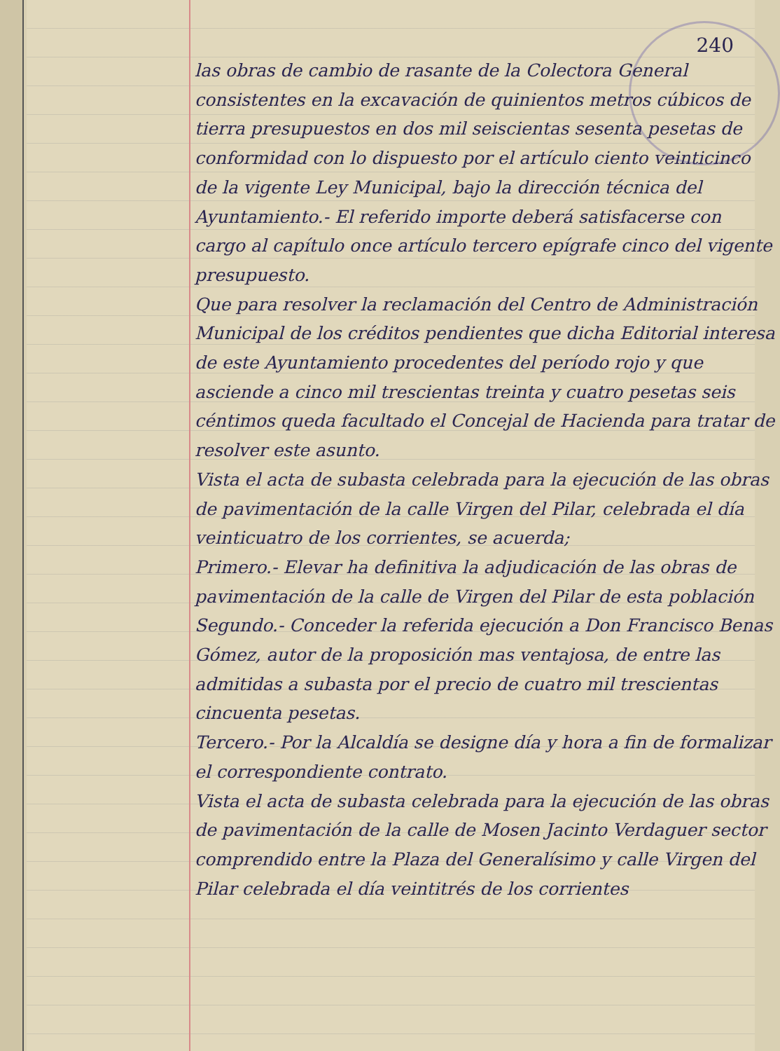240
las obras de cambio de rasante de la Colectora General consistentes en la excavación de quinientos metros cúbicos de tierra presupuestos en dos mil seiscientas sesenta pesetas de conformidad con lo dispuesto por el artículo ciento veinticinco de la vigente Ley Municipal, bajo la dirección técnica del Ayuntamiento.- El referido importe deberá satisfacerse con cargo al capítulo once artículo tercero epígrafe cinco del vigente presupuesto.
Que para resolver la reclamación del Centro de Administración Municipal de los créditos pendientes que dicha Editorial interesa de este Ayuntamiento procedentes del período rojo y que asciende a cinco mil trescientas treinta y cuatro pesetas seis céntimos queda facultado el Concejal de Hacienda para tratar de resolver este asunto.
Vista el acta de subasta celebrada para la ejecución de las obras de pavimentación de la calle Virgen del Pilar, celebrada el día veinticuatro de los corrientes, se acuerda;
Primero.- Elevar ha definitiva la adjudicación de las obras de pavimentación de la calle de Virgen del Pilar de esta población
Segundo.- Conceder la referida ejecución a Don Francisco Benas Gómez, autor de la proposición mas ventajosa, de entre las admitidas a subasta por el precio de cuatro mil trescientas cincuenta pesetas.
Tercero.- Por la Alcaldía se designe día y hora a fin de formalizar el correspondiente contrato.
Vista el acta de subasta celebrada para la ejecución de las obras de pavimentación de la calle de Mosen Jacinto Verdaguer sector comprendido entre la Plaza del Generalísimo y calle Virgen del Pilar celebrada el día veintitrés de los corrientes